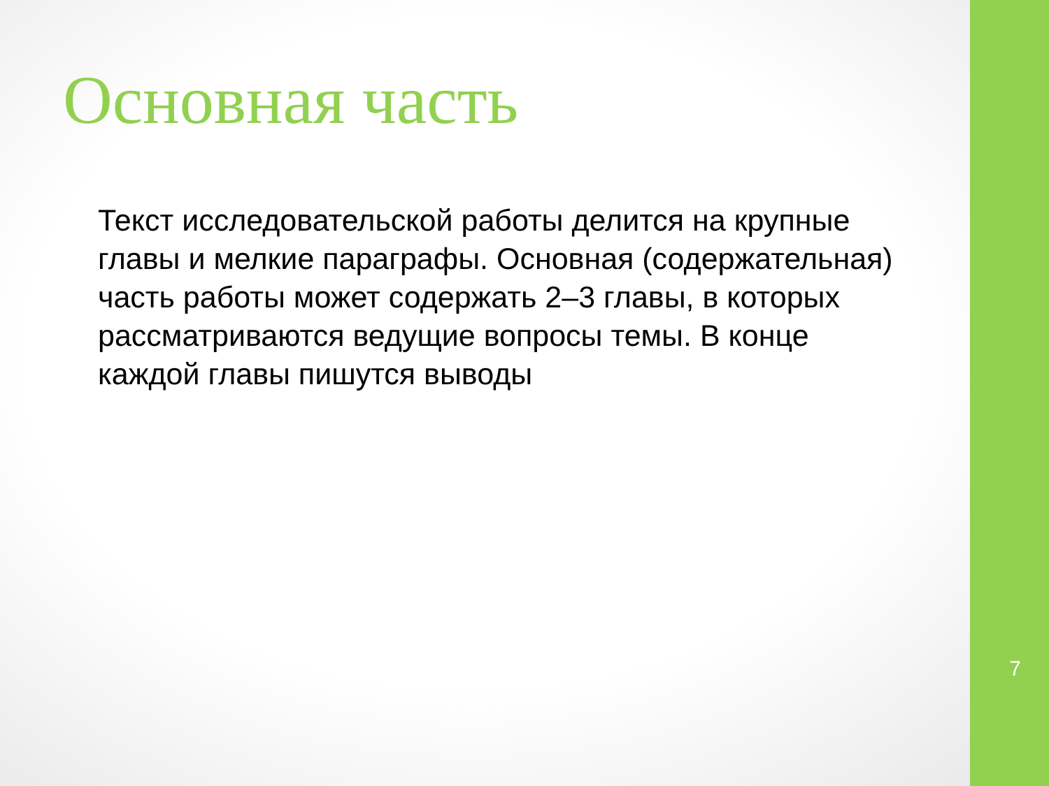Основная часть
Текст исследовательской работы делится на крупные главы и мелкие параграфы. Основная (содержательная) часть работы может содержать 2–3 главы, в которых рассматриваются ведущие вопросы темы. В конце каждой главы пишутся выводы
7